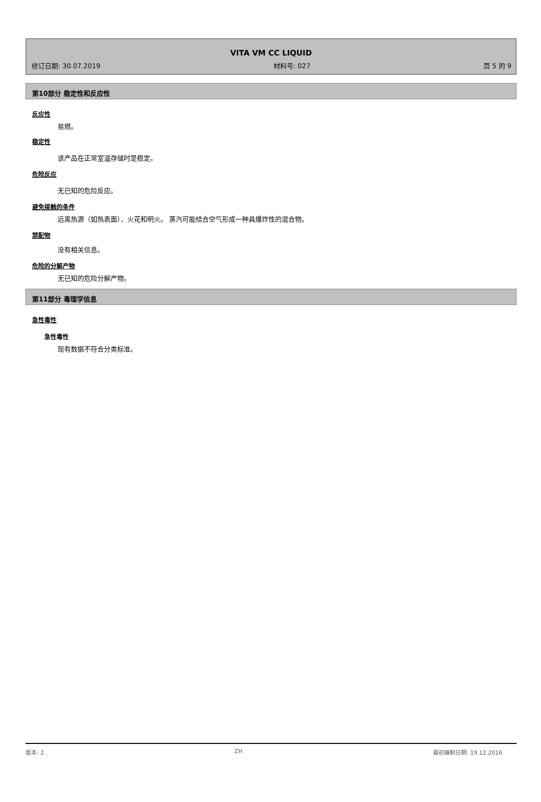VITA VM CC LIQUID
修订日期: 30.07.2019 材料号: 027 页 5 的 9
第10部分 稳定性和反应性
反应性
易燃。
稳定性
该产品在正常室温存储时是稳定。
危险反应
无已知的危险反应。
避免接触的条件
远离热源（如热表面）、火花和明火。 蒸汽可能结合空气形成一种具爆炸性的混合物。
禁配物
没有相关信息。
危险的分解产物
无已知的危险分解产物。
第11部分 毒理学信息
急性毒性
急性毒性
现有数据不符合分类标准。
版本: 2 ZH 最初编制日期: 19.12.2016